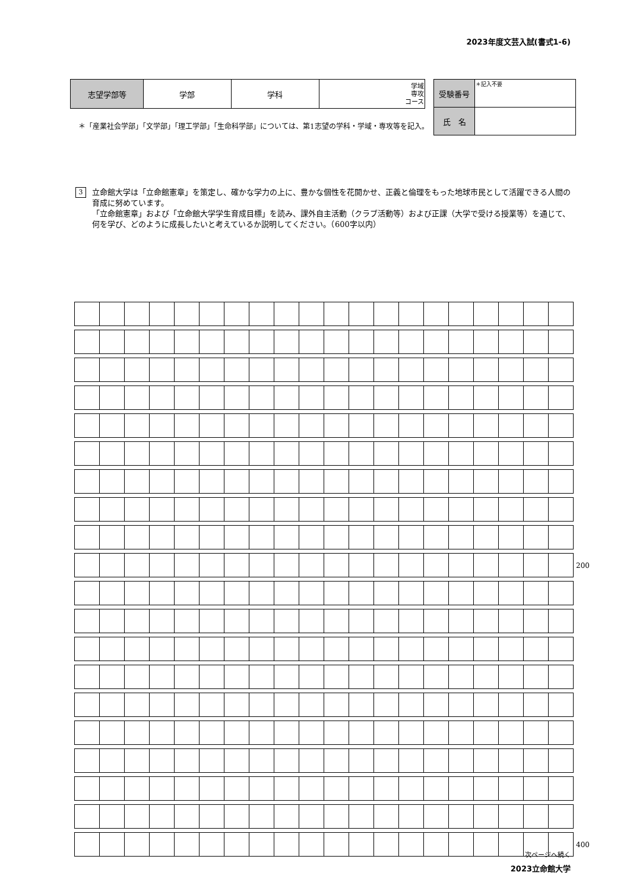2023年度文芸入試(書式1-6)
| 志望学部等 | 学部 | 学科 | 学域 専攻 コース |
＊「産業社会学部」「文学部」「理工学部」「生命科学部」については、第1志望の学科・学域・専攻等を記入。
| 受験番号 | ＊記入不要 |
| 氏 名 | |
3
立命館大学は「立命館憲章」を策定し、確かな学力の上に、豊かな個性を花開かせ、正義と倫理をもった地球市民として活躍できる人間の育成に努めています。
「立命館憲章」および「立命館大学学生育成目標」を読み、課外自主活動（クラブ活動等）および正課（大学で受ける授業等）を通じて、何を学び、どのように成長したいと考えているか説明してください。（600字以内）
200
400
次ページへ続く
2023立命館大学